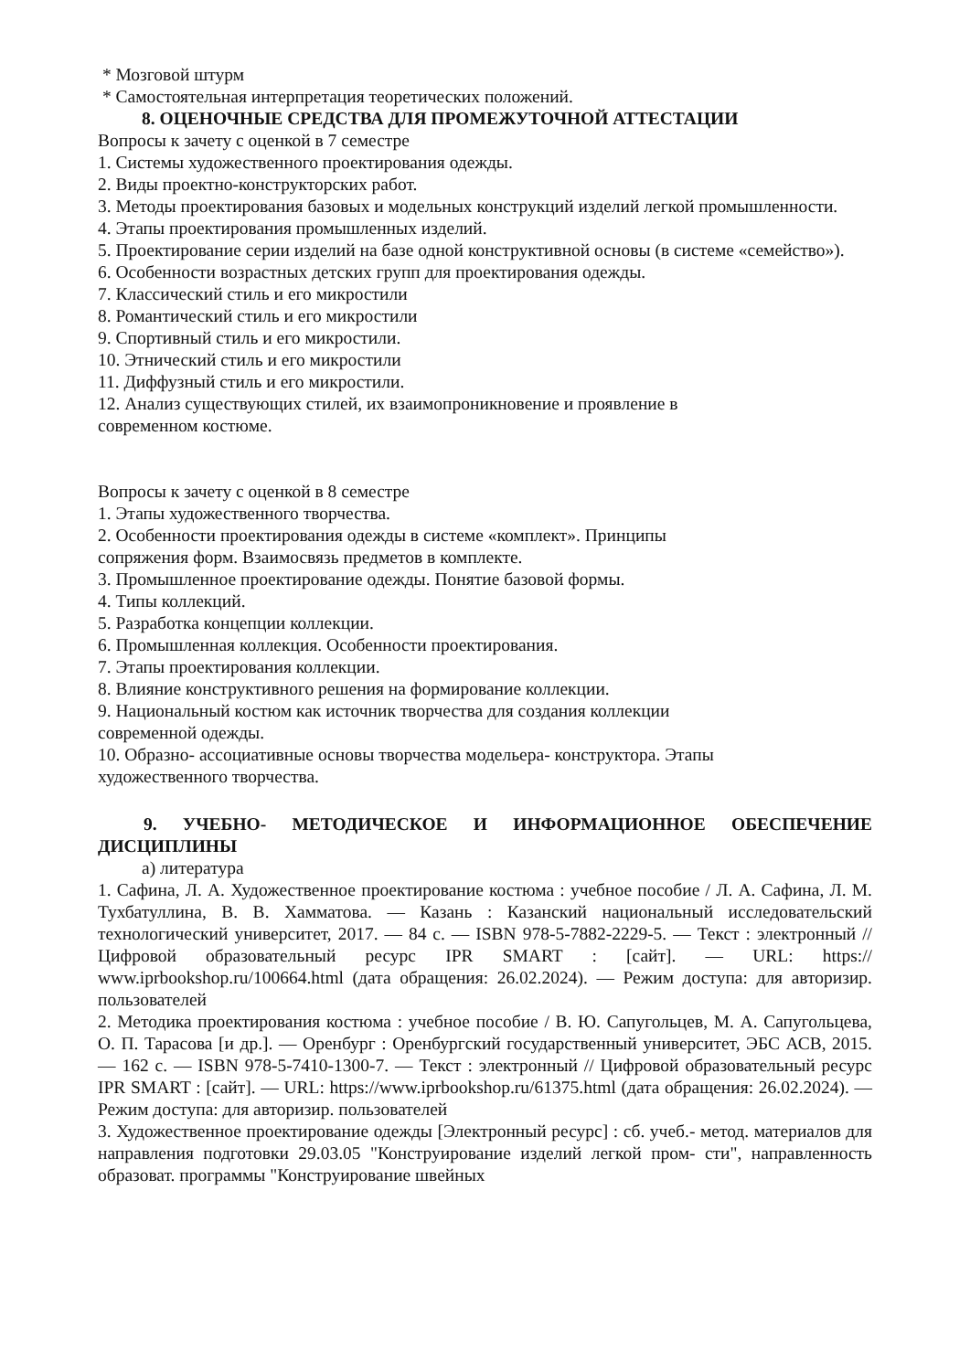* Мозговой штурм
* Самостоятельная интерпретация теоретических положений.
8. ОЦЕНОЧНЫЕ СРЕДСТВА ДЛЯ ПРОМЕЖУТОЧНОЙ АТТЕСТАЦИИ
Вопросы к зачету с оценкой в 7 семестре
1. Системы художественного проектирования одежды.
2. Виды проектно-конструкторских работ.
3. Методы проектирования базовых и модельных конструкций изделий легкой промышленности.
4. Этапы проектирования промышленных изделий.
5. Проектирование серии изделий на базе одной конструктивной основы (в системе «семейство»).
6. Особенности возрастных детских групп для проектирования одежды.
7. Классический стиль и его микростили
8. Романтический стиль и его микростили
9. Спортивный стиль и его микростили.
10. Этнический стиль и его микростили
11. Диффузный стиль и его микростили.
12. Анализ существующих стилей, их взаимопроникновение и проявление в
современном костюме.
Вопросы к зачету с оценкой в 8 семестре
1. Этапы художественного творчества.
2. Особенности проектирования одежды в системе «комплект». Принципы
сопряжения форм. Взаимосвязь предметов в комплекте.
3. Промышленное проектирование одежды. Понятие базовой формы.
4. Типы коллекций.
5. Разработка концепции коллекции.
6. Промышленная коллекция. Особенности проектирования.
7. Этапы проектирования коллекции.
8. Влияние конструктивного решения на формирование коллекции.
9. Национальный костюм как источник творчества для создания коллекции
современной одежды.
10. Образно- ассоциативные основы творчества модельера- конструктора. Этапы
художественного творчества.
9. УЧЕБНО- МЕТОДИЧЕСКОЕ И ИНФОРМАЦИОННОЕ ОБЕСПЕЧЕНИЕ ДИСЦИПЛИНЫ
а) литература
1. Сафина, Л. А. Художественное проектирование костюма : учебное пособие / Л. А. Сафина, Л. М. Тухбатуллина, В. В. Хамматова. — Казань : Казанский национальный исследовательский технологический университет, 2017. — 84 c. — ISBN 978-5-7882-2229-5. — Текст : электронный // Цифровой образовательный ресурс IPR SMART : [сайт]. — URL: https:// www.iprbookshop.ru/100664.html (дата обращения: 26.02.2024). — Режим доступа: для авторизир. пользователей
2. Методика проектирования костюма : учебное пособие / В. Ю. Сапугольцев, М. А. Сапугольцева, О. П. Тарасова [и др.]. — Оренбург : Оренбургский государственный университет, ЭБС АСВ, 2015. — 162 c. — ISBN 978-5-7410-1300-7. — Текст : электронный // Цифровой образовательный ресурс IPR SMART : [сайт]. — URL: https://www.iprbookshop.ru/61375.html (дата обращения: 26.02.2024). — Режим доступа: для авторизир. пользователей
3. Художественное проектирование одежды [Электронный ресурс] : сб. учеб.- метод. материалов для направления подготовки 29.03.05 "Конструирование изделий легкой пром- сти", направленность образоват. программы "Конструирование швейных